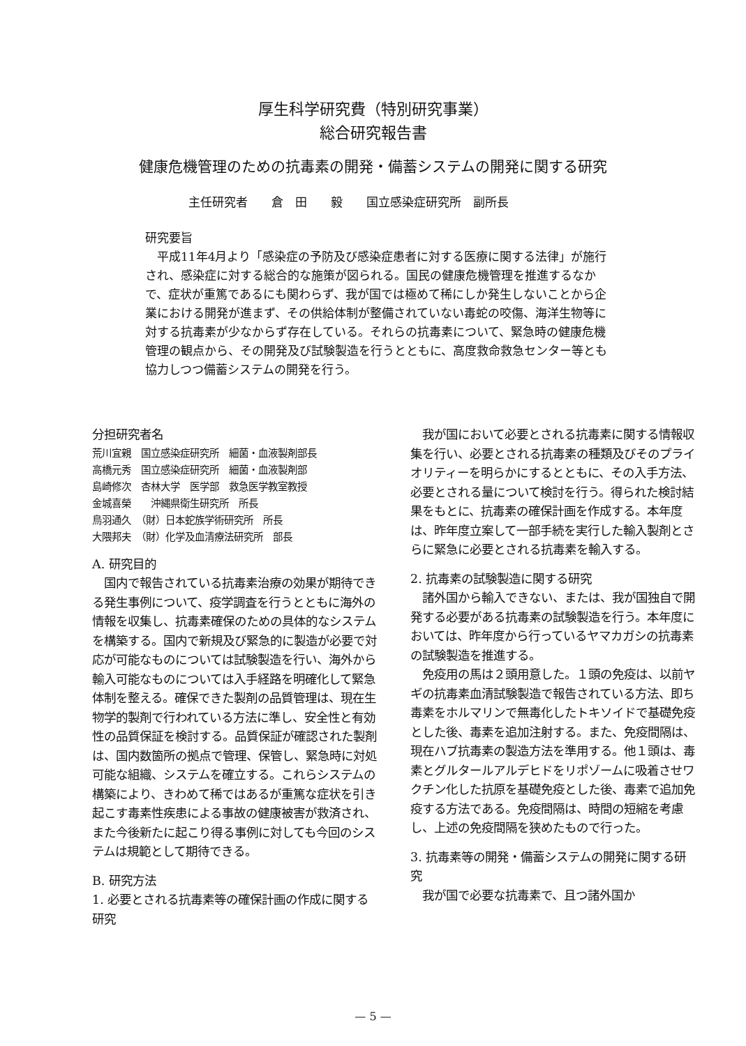厚生科学研究費（特別研究事業）
総合研究報告書
健康危機管理のための抗毒素の開発・備蓄システムの開発に関する研究
主任研究者　　倉　田　　毅　　国立感染症研究所　副所長
研究要旨
　平成11年4月より「感染症の予防及び感染症患者に対する医療に関する法律」が施行され、感染症に対する総合的な施策が図られる。国民の健康危機管理を推進するなかで、症状が重篤であるにも関わらず、我が国では極めて稀にしか発生しないことから企業における開発が進まず、その供給体制が整備されていない毒蛇の咬傷、海洋生物等に対する抗毒素が少なからず存在している。それらの抗毒素について、緊急時の健康危機管理の観点から、その開発及び試験製造を行うとともに、高度救命救急センター等とも協力しつつ備蓄システムの開発を行う。
分担研究者名
荒川宜親　国立感染症研究所　細菌・血液製剤部長
高橋元秀　国立感染症研究所　細菌・血液製剤部
島崎修次　杏林大学　医学部　救急医学教室教授
金城喜榮　　沖縄県衛生研究所　所長
鳥羽通久　（財）日本蛇族学術研究所　所長
大隈邦夫　（財）化学及血清療法研究所　部長
A. 研究目的
　国内で報告されている抗毒素治療の効果が期待できる発生事例について、疫学調査を行うとともに海外の情報を収集し、抗毒素確保のための具体的なシステムを構築する。国内で新規及び緊急的に製造が必要で対応が可能なものについては試験製造を行い、海外から輸入可能なものについては入手経路を明確化して緊急体制を整える。確保できた製剤の品質管理は、現在生物学的製剤で行われている方法に準し、安全性と有効性の品質保証を検討する。品質保証が確認された製剤は、国内数箇所の拠点で管理、保管し、緊急時に対処可能な組織、システムを確立する。これらシステムの構築により、きわめて稀ではあるが重篤な症状を引き起こす毒素性疾患による事故の健康被害が救済され、また今後新たに起こり得る事例に対しても今回のシステムは規範として期待できる。
B. 研究方法
1. 必要とされる抗毒素等の確保計画の作成に関する研究
　我が国において必要とされる抗毒素に関する情報収集を行い、必要とされる抗毒素の種類及びそのプライオリティーを明らかにするとともに、その入手方法、必要とされる量について検討を行う。得られた検討結果をもとに、抗毒素の確保計画を作成する。本年度は、昨年度立案して一部手続を実行した輸入製剤とさらに緊急に必要とされる抗毒素を輸入する。
2. 抗毒素の試験製造に関する研究
　諸外国から輸入できない、または、我が国独自で開発する必要がある抗毒素の試験製造を行う。本年度においては、昨年度から行っているヤマカガシの抗毒素の試験製造を推進する。
　免疫用の馬は２頭用意した。１頭の免疫は、以前ヤギの抗毒素血清試験製造で報告されている方法、即ち毒素をホルマリンで無毒化したトキソイドで基礎免疫とした後、毒素を追加注射する。また、免疫間隔は、現在ハブ抗毒素の製造方法を準用する。他１頭は、毒素とグルタールアルデヒドをリポゾームに吸着させワクチン化した抗原を基礎免疫とした後、毒素で追加免疫する方法である。免疫間隔は、時間の短縮を考慮し、上述の免疫間隔を狭めたもので行った。
3. 抗毒素等の開発・備蓄システムの開発に関する研究
　我が国で必要な抗毒素で、且つ諸外国か
— 5 —